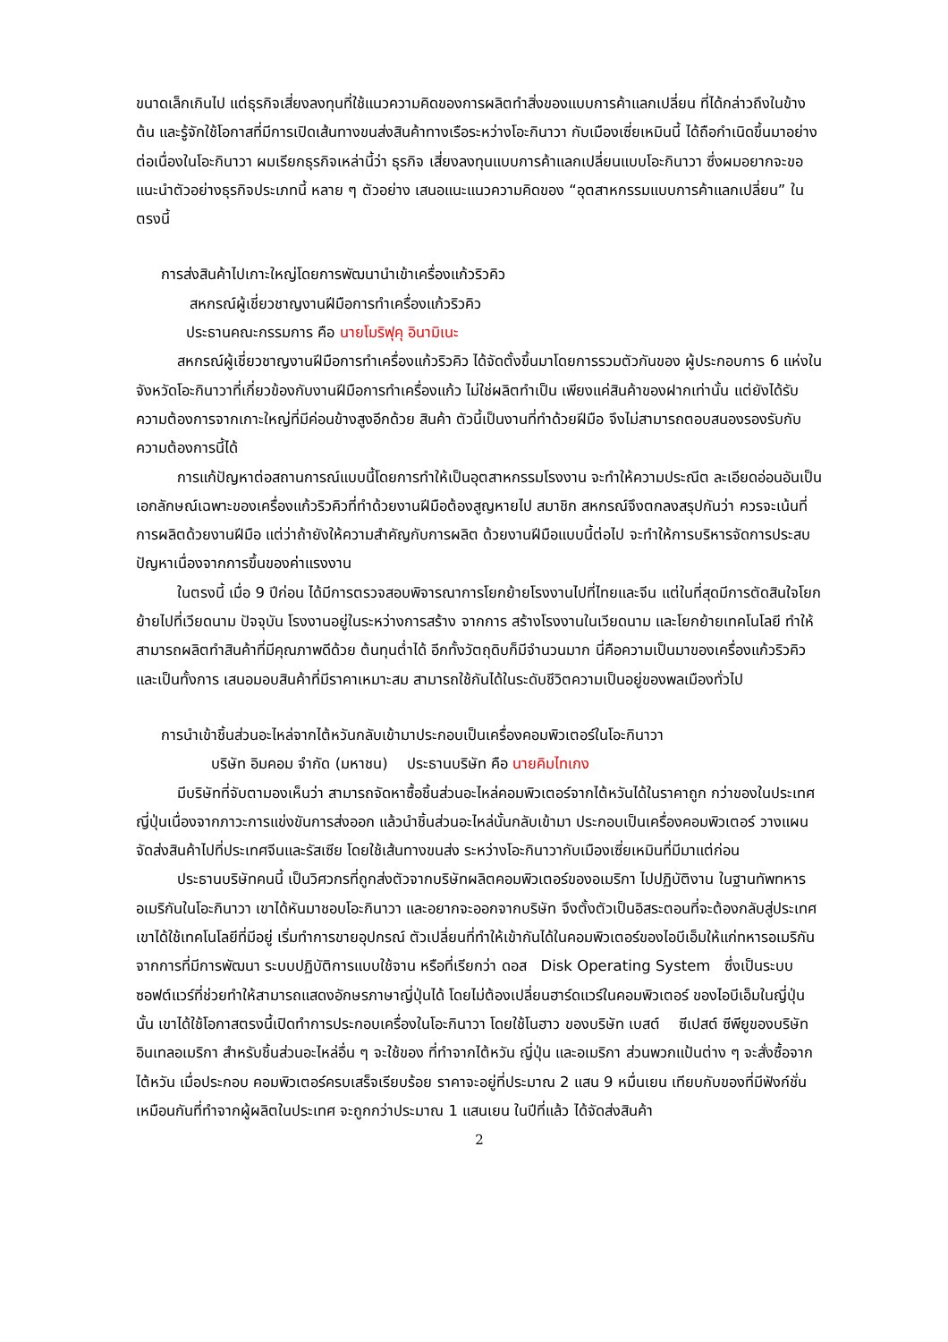ขนาดเล็กเกินไป แต่ธุรกิจเสี่ยงลงทุนที่ใช้แนวความคิดของการผลิตทำสิ่งของแบบการค้าแลกเปลี่ยน ที่ได้กล่าวถึงในข้างต้น และรู้จักใช้โอกาสที่มีการเปิดเส้นทางขนส่งสินค้าทางเรือระหว่างโอะกินาวา กับเมืองเซี่ยเหมินนี้ ได้ถือกำเนิดขึ้นมาอย่างต่อเนื่องในโอะกินาวา ผมเรียกธุรกิจเหล่านี้ว่า ธุรกิจ เสี่ยงลงทุนแบบการค้าแลกเปลี่ยนแบบโอะกินาวา ซึ่งผมอยากจะขอแนะนำตัวอย่างธุรกิจประเภทนี้ หลาย ๆ ตัวอย่าง เสนอแนะแนวความคิดของ “อุตสาหกรรมแบบการค้าแลกเปลี่ยน” ในตรงนี้
การส่งสินค้าไปเกาะใหญ่โดยการพัฒนานำเข้าเครื่องแก้วริวคิว
สหกรณ์ผู้เชี่ยวชาญงานฝีมือการทำเครื่องแก้วริวคิว
ประธานคณะกรรมการ คือ นายโมริฟุคุ อินามิเนะ
สหกรณ์ผู้เชี่ยวชาญงานฝีมือการทำเครื่องแก้วริวคิว ได้จัดตั้งขึ้นมาโดยการรวมตัวกันของ ผู้ประกอบการ 6 แห่งในจังหวัดโอะกินาวาที่เกี่ยวข้องกับงานฝีมือการทำเครื่องแก้ว ไม่ใช่ผลิตทำเป็น เพียงแค่สินค้าของฝากเท่านั้น แต่ยังได้รับความต้องการจากเกาะใหญ่ที่มีค่อนข้างสูงอีกด้วย สินค้า ตัวนี้เป็นงานที่ทำด้วยฝีมือ จึงไม่สามารถตอบสนองรองรับกับความต้องการนี้ได้
การแก้ปัญหาต่อสถานการณ์แบบนี้โดยการทำให้เป็นอุตสาหกรรมโรงงาน จะทำให้ความประณีต ละเอียดอ่อนอันเป็นเอกลักษณ์เฉพาะของเครื่องแก้วริวคิวที่ทำด้วยงานฝีมือต้องสูญหายไป สมาชิก สหกรณ์จึงตกลงสรุปกันว่า ควรจะเน้นที่การผลิตด้วยงานฝีมือ แต่ว่าถ้ายังให้ความสำคัญกับการผลิต ด้วยงานฝีมือแบบนี้ต่อไป จะทำให้การบริหารจัดการประสบปัญหาเนื่องจากการขึ้นของค่าแรงงาน
ในตรงนี้ เมื่อ 9 ปีก่อน ได้มีการตรวจสอบพิจารณาการโยกย้ายโรงงานไปที่ไทยและจีน แต่ในที่สุดมีการตัดสินใจโยกย้ายไปที่เวียดนาม ปัจจุบัน โรงงานอยู่ในระหว่างการสร้าง จากการ สร้างโรงงานในเวียดนาม และโยกย้ายเทคโนโลยี ทำให้สามารถผลิตทำสินค้าที่มีคุณภาพดีด้วย ต้นทุนต่ำได้ อีกทั้งวัตถุดิบก็มีจำนวนมาก นี่คือความเป็นมาของเครื่องแก้วริวคิว และเป็นทั้งการ เสนอมอบสินค้าที่มีราคาเหมาะสม สามารถใช้กันได้ในระดับชีวิตความเป็นอยู่ของพลเมืองทั่วไป
การนำเข้าชิ้นส่วนอะไหล่จากไต้หวันกลับเข้ามาประกอบเป็นเครื่องคอมพิวเตอร์ในโอะกินาวา
บริษัท อิมคอม จำกัด (มหาชน) ประธานบริษัท คือ นายคิมไทเกง
มีบริษัทที่จับตามองเห็นว่า สามารถจัดหาซื้อชิ้นส่วนอะไหล่คอมพิวเตอร์จากไต้หวันได้ในราคาถูก กว่าของในประเทศญี่ปุ่นเนื่องจากภาวะการแข่งขันการส่งออก แล้วนำชิ้นส่วนอะไหล่นั้นกลับเข้ามา ประกอบเป็นเครื่องคอมพิวเตอร์ วางแผนจัดส่งสินค้าไปที่ประเทศจีนและรัสเซีย โดยใช้เส้นทางขนส่ง ระหว่างโอะกินาวากับเมืองเซี่ยเหมินที่มีมาแต่ก่อน
ประธานบริษัทคนนี้ เป็นวิศวกรที่ถูกส่งตัวจากบริษัทผลิตคอมพิวเตอร์ของอเมริกา ไปปฏิบัติงาน ในฐานทัพทหารอเมริกันในโอะกินาวา เขาได้หันมาชอบโอะกินาวา และอยากจะออกจากบริษัท จึงตั้งตัวเป็นอิสระตอนที่จะต้องกลับสู่ประเทศ เขาได้ใช้เทคโนโลยีที่มีอยู่ เริ่มทำการขายอุปกรณ์ ตัวเปลี่ยนที่ทำให้เข้ากันได้ในคอมพิวเตอร์ของไอบีเอ็มให้แก่ทหารอเมริกัน จากการที่มีการพัฒนา ระบบปฏิบัติการแบบใช้จาน หรือที่เรียกว่า ดอส Disk Operating System ซึ่งเป็นระบบ ซอฟต์แวร์ที่ช่วยทำให้สามารถแสดงอักษรภาษาญี่ปุ่นได้ โดยไม่ต้องเปลี่ยนฮาร์ดแวร์ในคอมพิวเตอร์ ของไอบีเอ็มในญี่ปุ่นนั้น เขาได้ใช้โอกาสตรงนี้เปิดทำการประกอบเครื่องในโอะกินาวา โดยใช้โนฮาว ของบริษัท เบสต์ ซีเปสต์ ซีพียูของบริษัทอินเทลอเมริกา สำหรับชิ้นส่วนอะไหล่อื่น ๆ จะใช้ของ ที่ทำจากไต้หวัน ญี่ปุ่น และอเมริกา ส่วนพวกแป้นต่าง ๆ จะสั่งซื้อจากไต้หวัน เมื่อประกอบ คอมพิวเตอร์ครบเสร็จเรียบร้อย ราคาจะอยู่ที่ประมาณ 2 แสน 9 หมื่นเยน เทียบกับของที่มีฟังก์ชั่น เหมือนกันที่ทำจากผู้ผลิตในประเทศ จะถูกกว่าประมาณ 1 แสนเยน ในปีที่แล้ว ได้จัดส่งสินค้า
2